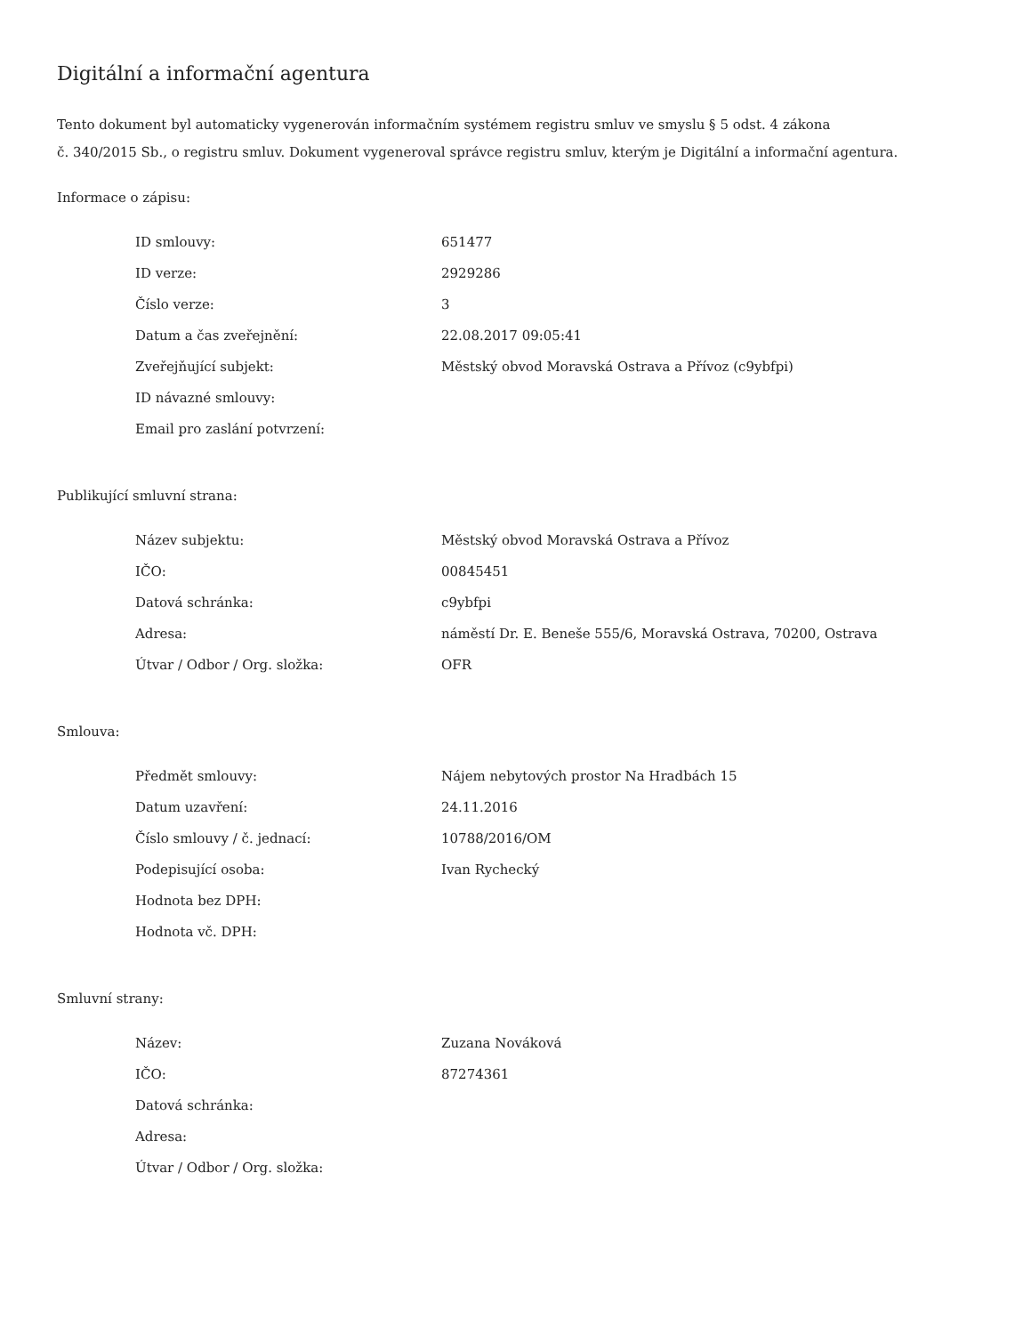Digitální a informační agentura
Tento dokument byl automaticky vygenerován informačním systémem registru smluv ve smyslu § 5 odst. 4 zákona
č. 340/2015 Sb., o registru smluv. Dokument vygeneroval správce registru smluv, kterým je Digitální a informační agentura.
Informace o zápisu:
| ID smlouvy: | 651477 |
| ID verze: | 2929286 |
| Číslo verze: | 3 |
| Datum a čas zveřejnění: | 22.08.2017 09:05:41 |
| Zveřejňující subjekt: | Městský obvod Moravská Ostrava a Přívoz (c9ybfpi) |
| ID návazné smlouvy: | |
| Email pro zaslání potvrzení: | |
Publikující smluvní strana:
| Název subjektu: | Městský obvod Moravská Ostrava a Přívoz |
| IČO: | 00845451 |
| Datová schránka: | c9ybfpi |
| Adresa: | náměstí Dr. E. Beneše 555/6, Moravská Ostrava, 70200, Ostrava |
| Útvar / Odbor / Org. složka: | OFR |
Smlouva:
| Předmět smlouvy: | Nájem nebytových prostor Na Hradbách 15 |
| Datum uzavření: | 24.11.2016 |
| Číslo smlouvy / č. jednací: | 10788/2016/OM |
| Podepisující osoba: | Ivan Rychecký |
| Hodnota bez DPH: | |
| Hodnota vč. DPH: | |
Smluvní strany:
| Název: | Zuzana Nováková |
| IČO: | 87274361 |
| Datová schránka: | |
| Adresa: | |
| Útvar / Odbor / Org. složka: | |